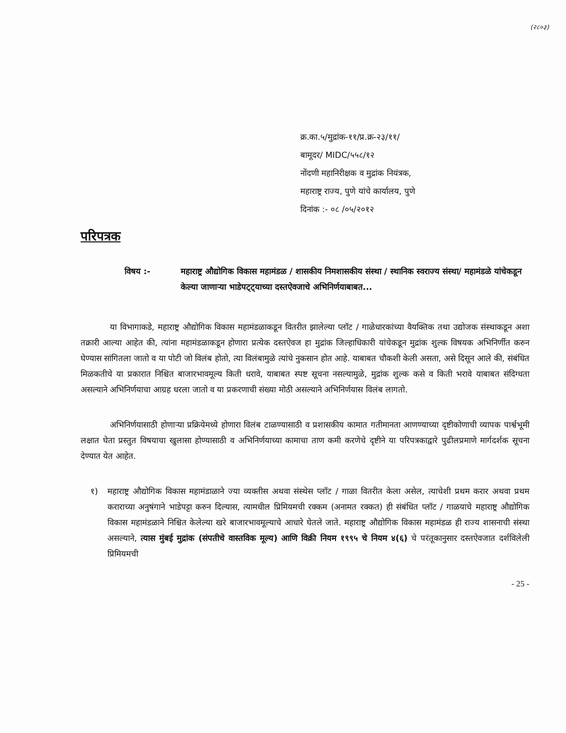(२८०३)
क्र.का.५/मुद्रांक-११/प्र.क्र-२३/११/
बामूदर/ MIDC/५५८/१२
नोंदणी महानिरीक्षक व मुद्रांक नियंत्रक,
महाराष्ट्र राज्य, पुणे यांचे कार्यालय, पुणे
दिनांक :- ०८ /०५/२०१२
परिपत्रक
विषय :- महाराष्ट्र औद्योगिक विकास महामंडळ / शासकीय निमशासकीय संस्था / स्थानिक स्वराज्य संस्था/ महामंडळे यांचेकडून केल्या जाणाऱ्या भाडेपट्ट्याच्या दस्तऐवजाचे अभिनिर्णयाबाबत...
या विभागाकडे, महाराष्ट्र औद्योगिक विकास महामंडळाकडून वितरीत झालेल्या प्लॉट / गाळेधारकांच्या वैयक्तिक तथा उद्योजक संस्थाकडून अशा तक्रारी आल्या आहेत की, त्यांना महामंडळाकडून होणारा प्रत्येक दस्तऐवज हा मुद्रांक जिल्हाधिकारी यांचेकडून मुद्रांक शुल्क विषयक अभिनिर्णीत करुन घेण्यास सांगितला जातो व या पोटी जो विलंब होतो, त्या विलंबामुळे त्यांचे नुकसान होत आहे. याबाबत चौकशी केली असता, असे दिसून आले की, संबंधित मिळकतीचे या प्रकारात निश्चित बाजारभावमूल्य किती धरावे, याबाबत स्पष्ट सूचना नसल्यामुळे, मुद्रांक शुल्क कसे व किती भरावे याबाबत संदिग्धता असल्याने अभिनिर्णयाचा आग्रह धरला जातो व या प्रकरणाची संख्या मोठी असल्याने अभिनिर्णयास विलंब लागतो.
अभिनिर्णयासाठी होणाऱ्या प्रक्रियेमध्ये होणारा विलंब टाळण्यासाठी व प्रशासकीय कामात गतीमानता आणण्याच्या दृष्टीकोणाची व्यापक पार्श्वभूमी लक्षात घेता प्रस्तुत विषयाचा खुलासा होण्यासाठी व अभिनिर्णयाच्या कामाचा ताण कमी करणेचे दृष्टीने या परिपत्रकाद्वारे पुढीलप्रमाणे मार्गदर्शक सूचना देण्यात येत आहेत.
१) महाराष्ट्र औद्योगिक विकास महामंडाळाने ज्या व्यक्तीस अथवा संस्थेस प्लॉट / गाळा वितरीत केला असेल, त्याचेशी प्रथम करार अथवा प्रथम कराराच्या अनुषंगाने भाडेपट्टा करुन दिल्यास, त्यामधील प्रिमियमची रक्कम (अनामत रक्कत) ही संबंधित प्लॉट / गाळयाचे महाराष्ट्र औद्योगिक विकास महामंडळाने निश्चित केलेल्या खरे बाजारभावमूल्याचे आधारे घेतले जाते. महाराष्ट्र औद्योगिक विकास महामंडळ ही राज्य शासनाची संस्था असल्याने, त्यास मुंबई मुद्रांक (संपतीचे वास्तविक मूल्य) आणि विक्री नियम १९९५ चे नियम ४(६) चे परंतूकानुसार दस्तऐवजात दर्शविलेली प्रिमियमची
- 25 -